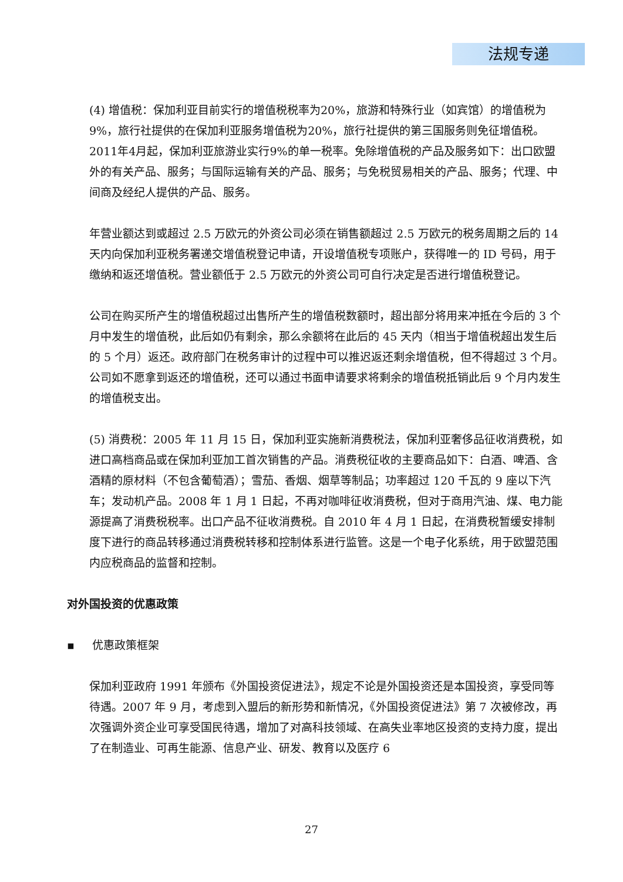法规专递
(4) 增值税：保加利亚目前实行的增值税税率为20%，旅游和特殊行业（如宾馆）的增值税为9%，旅行社提供的在保加利亚服务增值税为20%，旅行社提供的第三国服务则免征增值税。2011年4月起，保加利亚旅游业实行9%的单一税率。免除增值税的产品及服务如下：出口欧盟外的有关产品、服务；与国际运输有关的产品、服务；与免税贸易相关的产品、服务；代理、中间商及经纪人提供的产品、服务。
年营业额达到或超过 2.5 万欧元的外资公司必须在销售额超过 2.5 万欧元的税务周期之后的 14 天内向保加利亚税务署递交增值税登记申请，开设增值税专项账户，获得唯一的 ID 号码，用于缴纳和返还增值税。营业额低于 2.5 万欧元的外资公司可自行决定是否进行增值税登记。
公司在购买所产生的增值税超过出售所产生的增值税数额时，超出部分将用来冲抵在今后的 3 个月中发生的增值税，此后如仍有剩余，那么余额将在此后的 45 天内（相当于增值税超出发生后的 5 个月）返还。政府部门在税务审计的过程中可以推迟返还剩余增值税，但不得超过 3 个月。公司如不愿拿到返还的增值税，还可以通过书面申请要求将剩余的增值税抵销此后 9 个月内发生的增值税支出。
(5) 消费税：2005 年 11 月 15 日，保加利亚实施新消费税法，保加利亚奢侈品征收消费税，如进口高档商品或在保加利亚加工首次销售的产品。消费税征收的主要商品如下：白酒、啤酒、含酒精的原材料（不包含葡萄酒）；雪茄、香烟、烟草等制品；功率超过 120 千瓦的 9 座以下汽车；发动机产品。2008 年 1 月 1 日起，不再对咖啡征收消费税，但对于商用汽油、煤、电力能源提高了消费税税率。出口产品不征收消费税。自 2010 年 4 月 1 日起，在消费税暂缓安排制度下进行的商品转移通过消费税转移和控制体系进行监管。这是一个电子化系统，用于欧盟范围内应税商品的监督和控制。
对外国投资的优惠政策
▪ 优惠政策框架
保加利亚政府 1991 年颁布《外国投资促进法》，规定不论是外国投资还是本国投资，享受同等待遇。2007 年 9 月，考虑到入盟后的新形势和新情况，《外国投资促进法》第 7 次被修改，再次强调外资企业可享受国民待遇，增加了对高科技领域、在高失业率地区投资的支持力度，提出了在制造业、可再生能源、信息产业、研发、教育以及医疗 6
27